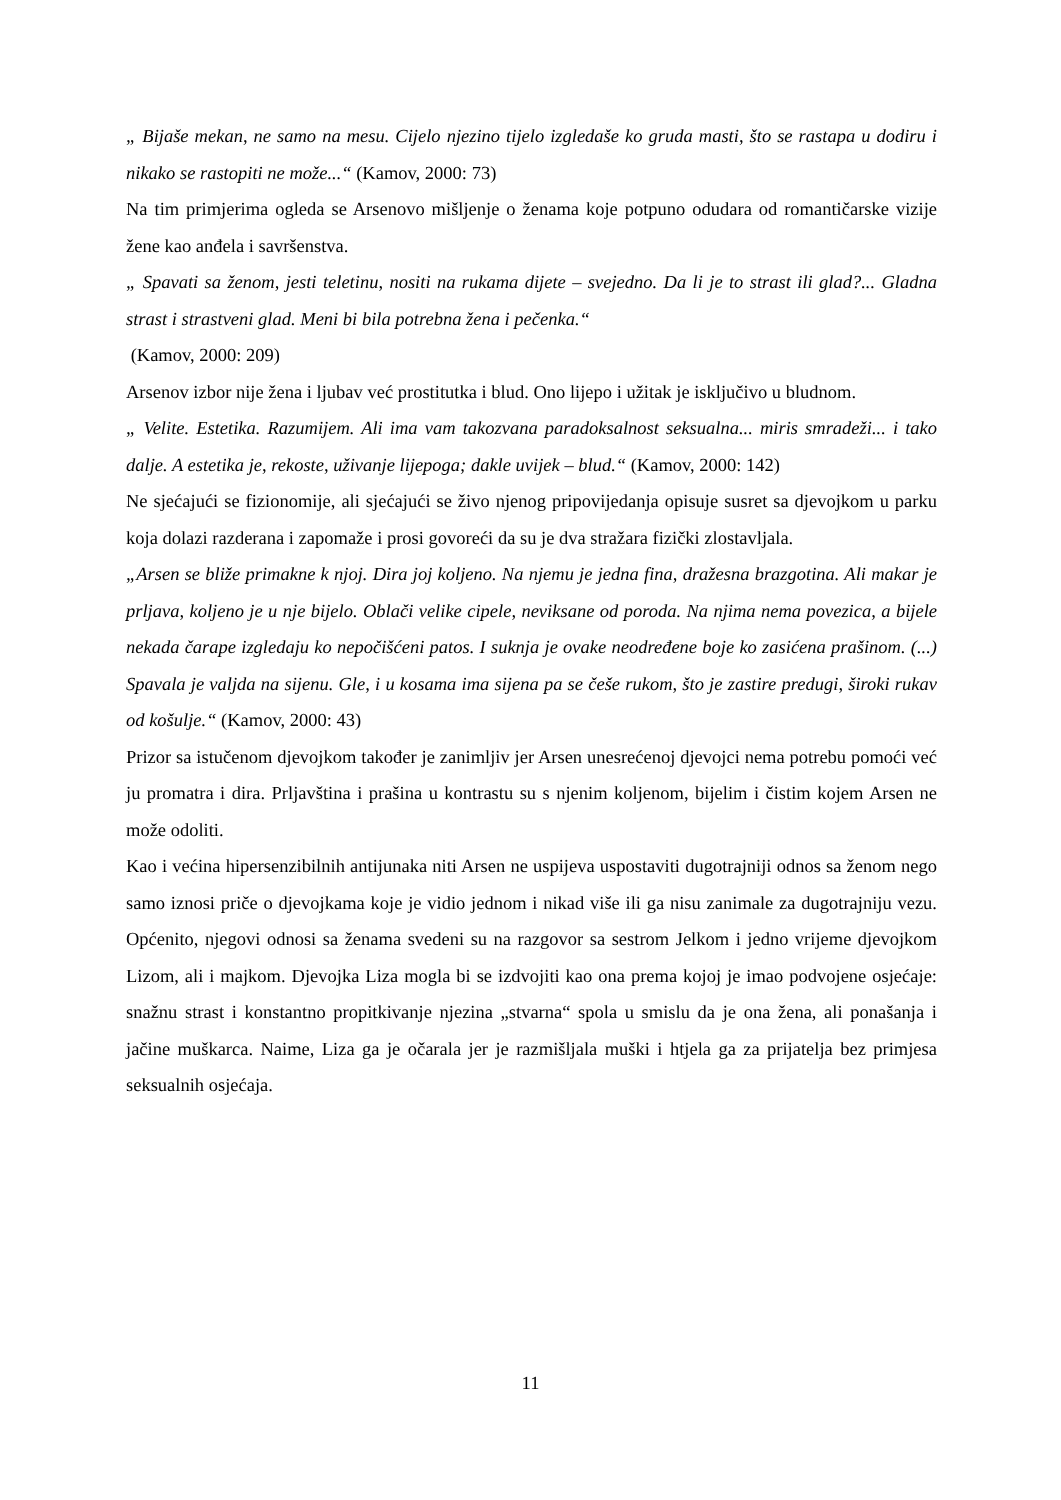„ Bijaše mekan, ne samo na mesu. Cijelo njezino tijelo izgledaše ko gruda masti, što se rastapa u dodiru i nikako se rastopiti ne može...“ (Kamov, 2000: 73)
Na tim primjerima ogleda se Arsenovo mišljenje o ženama koje potpuno odudara od romantičarske vizije žene kao anđela i savršenstva.
„ Spavati sa ženom, jesti teletinu, nositi na rukama dijete – svejedno. Da li je to strast ili glad?... Gladna strast i strastveni glad. Meni bi bila potrebna žena i pečenka.“
(Kamov, 2000: 209)
Arsenov izbor nije žena i ljubav već prostitutka i blud. Ono lijepo i užitak je isključivo u bludnom.
„ Velite. Estetika. Razumijem. Ali ima vam takozvana paradoksalnost seksualna... miris smradeži... i tako dalje. A estetika je, rekoste, uživanje lijepoga; dakle uvijek – blud.“ (Kamov, 2000: 142)
Ne sjećajući se fizionomije, ali sjećajući se živo njenog pripovijedanja opisuje susret sa djevojkom u parku koja dolazi razderana i zapomaže i prosi govoreći da su je dva stražara fizički zlostavljala.
„Arsen se bliže primakne k njoj. Dira joj koljeno. Na njemu je jedna fina, dražesna brazgotina. Ali makar je prljava, koljeno je u nje bijelo. Oblači velike cipele, neviksane od poroda. Na njima nema povezica, a bijele nekada čarape izgledaju ko nepočišćeni patos. I suknja je ovake neodređene boje ko zasićena prašinom. (...) Spavala je valjda na sijenu. Gle, i u kosama ima sijena pa se češe rukom, što je zastire predugi, široki rukav od košulje.“ (Kamov, 2000: 43)
Prizor sa istučenom djevojkom također je zanimljiv jer Arsen unesrećenoj djevojci nema potrebu pomoći već ju promatra i dira. Prljavština i prašina u kontrastu su s njenim koljenom, bijelim i čistim kojem Arsen ne može odoliti.
Kao i većina hipersenzibilnih antijunaka niti Arsen ne uspijeva uspostaviti dugotrajniji odnos sa ženom nego samo iznosi priče o djevojkama koje je vidio jednom i nikad više ili ga nisu zanimale za dugotrajniju vezu. Općenito, njegovi odnosi sa ženama svedeni su na razgovor sa sestrom Jelkom i jedno vrijeme djevojkom Lizom, ali i majkom. Djevojka Liza mogla bi se izdvojiti kao ona prema kojoj je imao podvojene osjećaje: snažnu strast i konstantno propitkivanje njezina „stvarna“ spola u smislu da je ona žena, ali ponašanja i jačine muškarca. Naime, Liza ga je očarala jer je razmišljala muški i htjela ga za prijatelja bez primjesa seksualnih osjećaja.
11